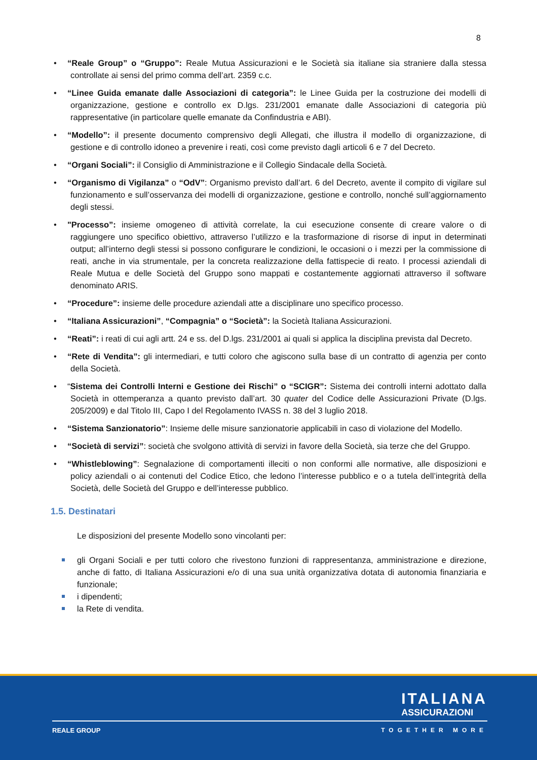8
• “Reale Group” o “Gruppo”: Reale Mutua Assicurazioni e le Società sia italiane sia straniere dalla stessa controllate ai sensi del primo comma dell’art. 2359 c.c.
• “Linee Guida emanate dalle Associazioni di categoria”: le Linee Guida per la costruzione dei modelli di organizzazione, gestione e controllo ex D.lgs. 231/2001 emanate dalle Associazioni di categoria più rappresentative (in particolare quelle emanate da Confindustria e ABI).
• “Modello”: il presente documento comprensivo degli Allegati, che illustra il modello di organizzazione, di gestione e di controllo idoneo a prevenire i reati, così come previsto dagli articoli 6 e 7 del Decreto.
• “Organi Sociali”: il Consiglio di Amministrazione e il Collegio Sindacale della Società.
• “Organismo di Vigilanza” o “OdV”: Organismo previsto dall’art. 6 del Decreto, avente il compito di vigilare sul funzionamento e sull’osservanza dei modelli di organizzazione, gestione e controllo, nonché sull’aggiornamento degli stessi.
• "Processo”: insieme omogeneo di attività correlate, la cui esecuzione consente di creare valore o di raggiungere uno specifico obiettivo, attraverso l’utilizzo e la trasformazione di risorse di input in determinati output; all’interno degli stessi si possono configurare le condizioni, le occasioni o i mezzi per la commissione di reati, anche in via strumentale, per la concreta realizzazione della fattispecie di reato. I processi aziendali di Reale Mutua e delle Società del Gruppo sono mappati e costantemente aggiornati attraverso il software denominato ARIS.
• “Procedure”: insieme delle procedure aziendali atte a disciplinare uno specifico processo.
• “Italiana Assicurazioni”, “Compagnia” o “Società”: la Società Italiana Assicurazioni.
• “Reati”: i reati di cui agli artt. 24 e ss. del D.lgs. 231/2001 ai quali si applica la disciplina prevista dal Decreto.
• “Rete di Vendita”: gli intermediari, e tutti coloro che agiscono sulla base di un contratto di agenzia per conto della Società.
• “Sistema dei Controlli Interni e Gestione dei Rischi” o “SCIGR”: Sistema dei controlli interni adottato dalla Società in ottemperanza a quanto previsto dall’art. 30 quater del Codice delle Assicurazioni Private (D.lgs. 205/2009) e dal Titolo III, Capo I del Regolamento IVASS n. 38 del 3 luglio 2018.
• “Sistema Sanzionatorio”: Insieme delle misure sanzionatorie applicabili in caso di violazione del Modello.
• “Società di servizi”: società che svolgono attività di servizi in favore della Società, sia terze che del Gruppo.
• “Whistleblowing”: Segnalazione di comportamenti illeciti o non conformi alle normative, alle disposizioni e policy aziendali o ai contenuti del Codice Etico, che ledono l’interesse pubblico e o a tutela dell’integrità della Società, delle Società del Gruppo e dell’interesse pubblico.
1.5. Destinatari
Le disposizioni del presente Modello sono vincolanti per:
gli Organi Sociali e per tutti coloro che rivestono funzioni di rappresentanza, amministrazione e direzione, anche di fatto, di Italiana Assicurazioni e/o di una sua unità organizzativa dotata di autonomia finanziaria e funzionale;
i dipendenti;
la Rete di vendita.
ITALIANA
ASSICURAZIONI
REALE GROUP TOGETHER MORE